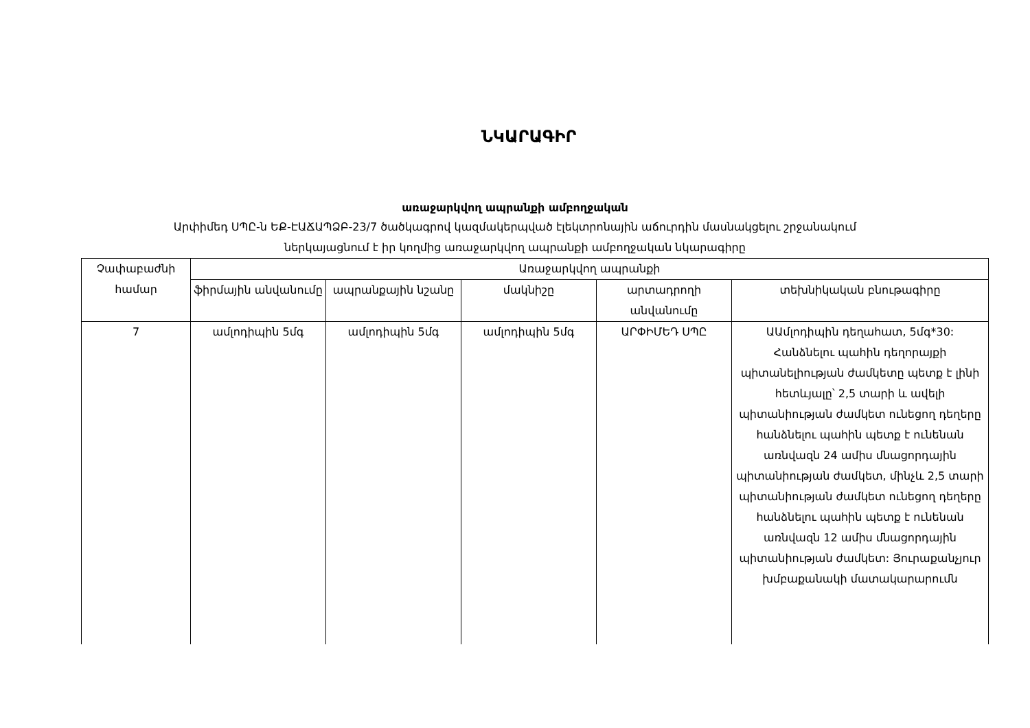ՆԿԱՐԱԳԻՐ
առաջարկվող ապրանքի ամբողջական
Արփիմեդ ՍՊԸ-ն ԵՔ-ԷԱՃԱՊՁԲ-23/7 ծածկագրով կազմակերպված էլեկտրոնային աճուրդին մասնակցելու շրջանակում
ներկայացնում է իր կողմից առաջարկվող ապրանքի ամբողջական նկարագիրը
| Չափաբաժնի համար | Առաջարկվող ապրանքի | | | | |
| --- | --- | --- | --- | --- | --- |
| | ֆիրմային անվանումը | ապրանքային նշանը | մակնիշը | արտադրողի անվանումը | տեխնիկական բնութագիրը |
| 7 | ամլոդիպին 5մգ | ամլոդիպին 5մգ | ամլոդիպին 5մգ | ԱՐՓԻՄԵԴ ՍՊԸ | ԱԱմլոդիպին դեղահատ, 5մգ*30: Հանձնելու պահին դեղորայքի պիտանելիության ժամկետը պետք է լինի հետևյալը՝ 2,5 տարի և ավելի պիտանիության ժամկետ ունեցող դեղերը հանձնելու պահին պետք է ունենան առնվազն 24 ամիս մնացորդային պիտանիության ժամկետ, մինչև 2,5 տարի պիտանիության ժամկետ ունեցող դեղերը հանձնելու պահին պետք է ունենան առնվազն 12 ամիս մնացորդային պիտանիության ժամկետ: Յուրաքանչյուր խմբաքանակի մատակարարումն |